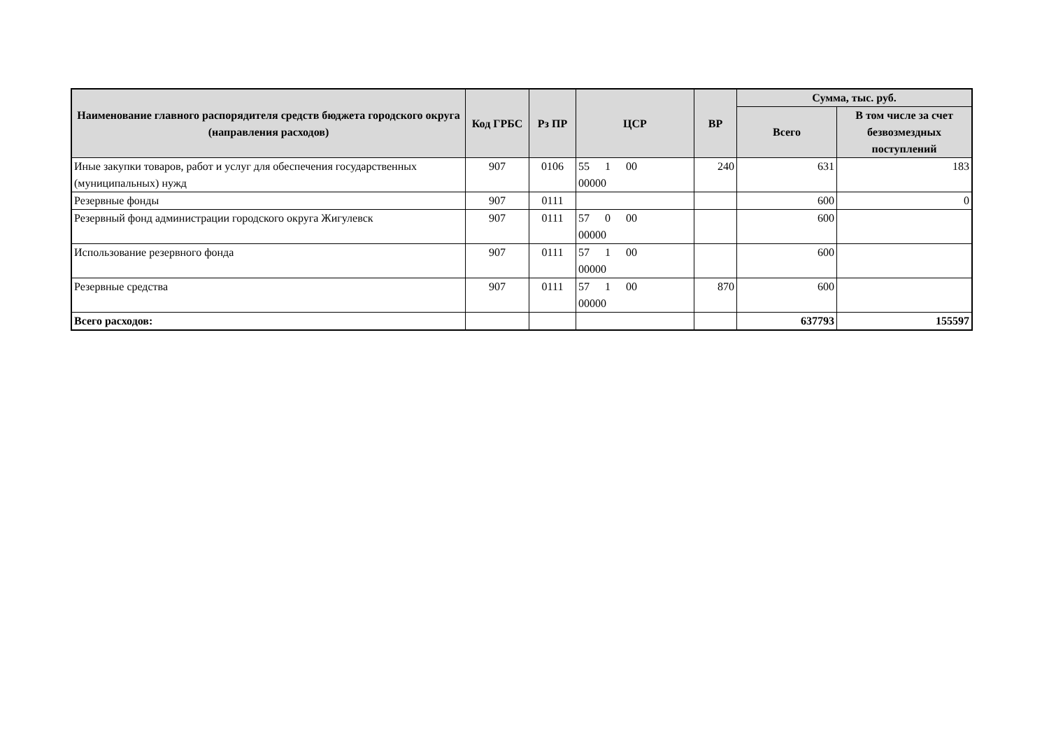| Наименование главного распорядителя средств бюджета городского округа (направления расходов) | Код ГРБС | Рз ПР | ЦСР | ВР | Сумма, тыс. руб. | |
| --- | --- | --- | --- | --- | --- | --- |
| | | | | | Всего | В том числе за счет безвозмездных поступлений |
| Иные закупки товаров, работ и услуг для обеспечения государственных (муниципальных) нужд | 907 | 0106 | 55 1 00 00000 | 240 | 631 | 183 |
| Резервные фонды | 907 | 0111 | | | 600 | 0 |
| Резервный фонд администрации городского округа Жигулевск | 907 | 0111 | 57 0 00 00000 | | 600 | |
| Использование резервного фонда | 907 | 0111 | 57 1 00 00000 | | 600 | |
| Резервные средства | 907 | 0111 | 57 1 00 00000 | 870 | 600 | |
| Всего расходов: | | | | | 637793 | 155597 |